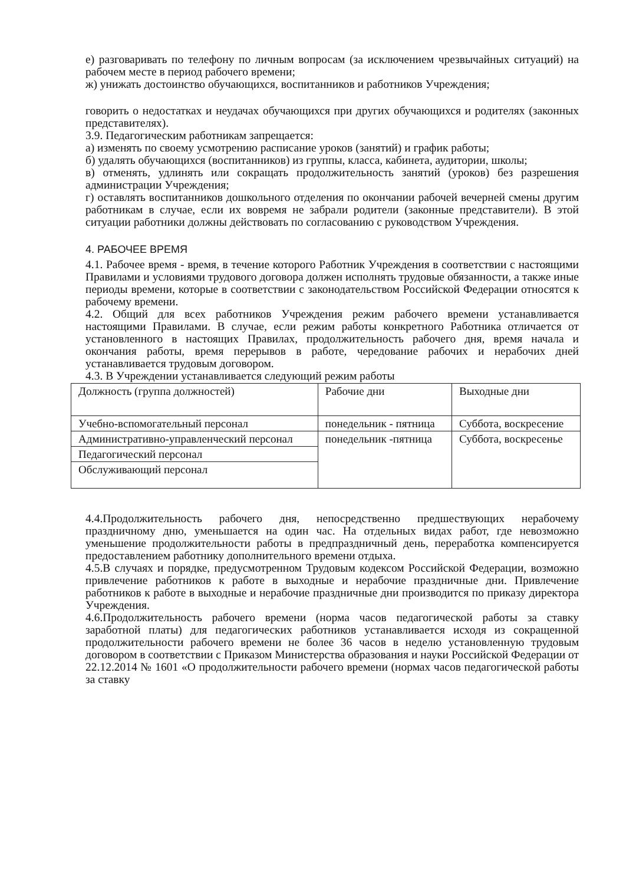е) разговаривать по телефону по личным вопросам (за исключением чрезвычайных ситуаций) на рабочем месте в период рабочего времени;
ж) унижать достоинство обучающихся, воспитанников и работников Учреждения;
говорить о недостатках и неудачах обучающихся при других обучающихся и родителях (законных представителях).
3.9. Педагогическим работникам запрещается:
а) изменять по своему усмотрению расписание уроков (занятий) и график работы;
б) удалять обучающихся (воспитанников) из группы, класса, кабинета, аудитории, школы;
в) отменять, удлинять или сокращать продолжительность занятий (уроков) без разрешения администрации Учреждения;
г) оставлять воспитанников дошкольного отделения по окончании рабочей вечерней смены другим работникам в случае, если их вовремя не забрали родители (законные представители). В этой ситуации работники должны действовать по согласованию с руководством Учреждения.
4. РАБОЧЕЕ ВРЕМЯ
4.1. Рабочее время - время, в течение которого Работник Учреждения в соответствии с настоящими Правилами и условиями трудового договора должен исполнять трудовые обязанности, а также иные периоды времени, которые в соответствии с законодательством Российской Федерации относятся к рабочему времени.
4.2. Общий для всех работников Учреждения режим рабочего времени устанавливается настоящими Правилами. В случае, если режим работы конкретного Работника отличается от установленного в настоящих Правилах, продолжительность рабочего дня, время начала и окончания работы, время перерывов в работе, чередование рабочих и нерабочих дней устанавливается трудовым договором.
4.3. В Учреждении устанавливается следующий режим работы
| Должность (группа должностей) | Рабочие дни | Выходные дни |
| Учебно-вспомогательный персонал | понедельник - пятница | Суббота, воскресение |
| Административно-управленческий персонал | понедельник -пятница | Суббота, воскресенье |
| Педагогический персонал | | |
| Обслуживающий персонал | | |
4.4.Продолжительность рабочего дня, непосредственно предшествующих нерабочему праздничному дню, уменьшается на один час. На отдельных видах работ, где невозможно уменьшение продолжительности работы в предпраздничный день, переработка компенсируется предоставлением работнику дополнительного времени отдыха.
4.5.В случаях и порядке, предусмотренном Трудовым кодексом Российской Федерации, возможно привлечение работников к работе в выходные и нерабочие праздничные дни. Привлечение работников к работе в выходные и нерабочие праздничные дни производится по приказу директора Учреждения.
4.6.Продолжительность рабочего времени (норма часов педагогической работы за ставку заработной платы) для педагогических работников устанавливается исходя из сокращенной продолжительности рабочего времени не более 36 часов в неделю установленную трудовым договором в соответствии с Приказом Министерства образования и науки Российской Федерации от 22.12.2014 № 1601 «О продолжительности рабочего времени (нормах часов педагогической работы за ставку